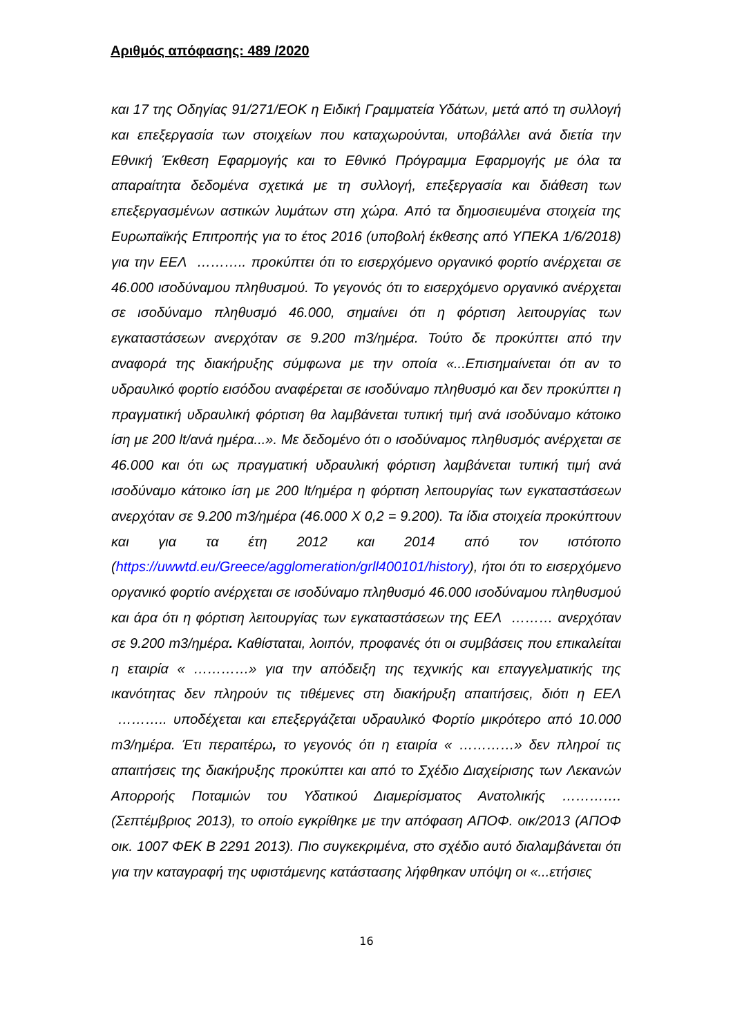Αριθμός απόφασης: 489 /2020
και 17 της Οδηγίας 91/271/ΕΟΚ η Ειδική Γραμματεία Υδάτων, μετά από τη συλλογή και επεξεργασία των στοιχείων που καταχωρούνται, υποβάλλει ανά διετία την Εθνική Έκθεση Εφαρμογής και το Εθνικό Πρόγραμμα Εφαρμογής με όλα τα απαραίτητα δεδομένα σχετικά με τη συλλογή, επεξεργασία και διάθεση των επεξεργασμένων αστικών λυμάτων στη χώρα. Από τα δημοσιευμένα στοιχεία της Ευρωπαϊκής Επιτροπής για το έτος 2016 (υποβολή έκθεσης από ΥΠΕΚΑ 1/6/2018) για την ΕΕΛ ……….. προκύπτει ότι το εισερχόμενο οργανικό φορτίο ανέρχεται σε 46.000 ισοδύναμου πληθυσμού. Το γεγονός ότι το εισερχόμενο οργανικό ανέρχεται σε ισοδύναμο πληθυσμό 46.000, σημαίνει ότι η φόρτιση λειτουργίας των εγκαταστάσεων ανερχόταν σε 9.200 m3/ημέρα. Τούτο δε προκύπτει από την αναφορά της διακήρυξης σύμφωνα με την οποία «...Επισημαίνεται ότι αν το υδραυλικό φορτίο εισόδου αναφέρεται σε ισοδύναμο πληθυσμό και δεν προκύπτει η πραγματική υδραυλική φόρτιση θα λαμβάνεται τυπική τιμή ανά ισοδύναμο κάτοικο ίση με 200 lt/ανά ημέρα...». Με δεδομένο ότι ο ισοδύναμος πληθυσμός ανέρχεται σε 46.000 και ότι ως πραγματική υδραυλική φόρτιση λαμβάνεται τυπική τιμή ανά ισοδύναμο κάτοικο ίση με 200 lt/ημέρα η φόρτιση λειτουργίας των εγκαταστάσεων ανερχόταν σε 9.200 m3/ημέρα (46.000 Χ 0,2 = 9.200). Τα ίδια στοιχεία προκύπτουν και για τα έτη 2012 και 2014 από τον ιστότοπο (https://uwwtd.eu/Greece/agglomeration/grll400101/history), ήτοι ότι το εισερχόμενο οργανικό φορτίο ανέρχεται σε ισοδύναμο πληθυσμό 46.000 ισοδύναμου πληθυσμού και άρα ότι η φόρτιση λειτουργίας των εγκαταστάσεων της ΕΕΛ ……… ανερχόταν σε 9.200 m3/ημέρα. Καθίσταται, λοιπόν, προφανές ότι οι συμβάσεις που επικαλείται η εταιρία « …………» για την απόδειξη της τεχνικής και επαγγελματικής της ικανότητας δεν πληρούν τις τιθέμενες στη διακήρυξη απαιτήσεις, διότι η ΕΕΛ ……….. υποδέχεται και επεξεργάζεται υδραυλικό Φορτίο μικρότερο από 10.000 m3/ημέρα. Έτι περαιτέρω, το γεγονός ότι η εταιρία « …………» δεν πληροί τις απαιτήσεις της διακήρυξης προκύπτει και από το Σχέδιο Διαχείρισης των Λεκανών Απορροής Ποταμιών του Υδατικού Διαμερίσματος Ανατολικής …………. (Σεπτέμβριος 2013), το οποίο εγκρίθηκε με την απόφαση ΑΠΟΦ. οικ/2013 (ΑΠΟΦ οικ. 1007 ΦΕΚ Β 2291 2013). Πιο συγκεκριμένα, στο σχέδιο αυτό διαλαμβάνεται ότι για την καταγραφή της υφιστάμενης κατάστασης λήφθηκαν υπόψη οι «...ετήσιες
16